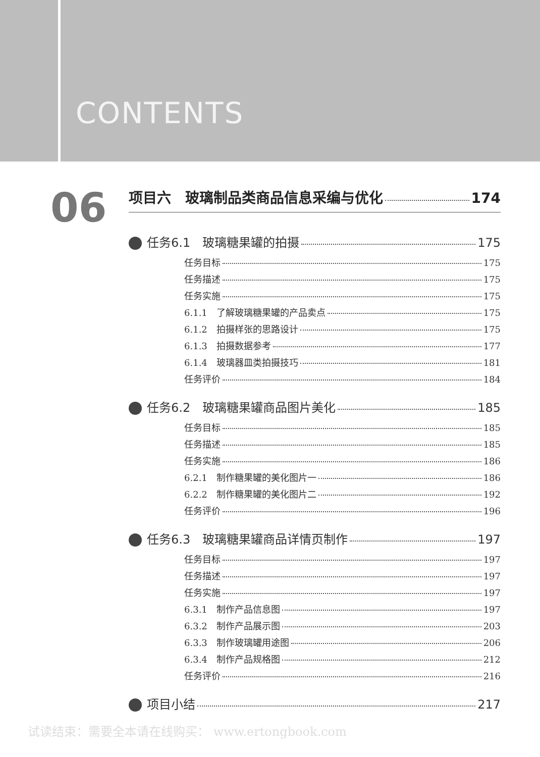CONTENTS
06
项目六　玻璃制品类商品信息采编与优化 174
任务6.1　玻璃糖果罐的拍摄 175
任务目标 175
任务描述 175
任务实施 175
6.1.1　了解玻璃糖果罐的产品卖点 175
6.1.2　拍摄样张的思路设计 175
6.1.3　拍摄数据参考 177
6.1.4　玻璃器皿类拍摄技巧 181
任务评价 184
任务6.2　玻璃糖果罐商品图片美化 185
任务目标 185
任务描述 185
任务实施 186
6.2.1　制作糖果罐的美化图片一 186
6.2.2　制作糖果罐的美化图片二 192
任务评价 196
任务6.3　玻璃糖果罐商品详情页制作 197
任务目标 197
任务描述 197
任务实施 197
6.3.1　制作产品信息图 197
6.3.2　制作产品展示图 203
6.3.3　制作玻璃罐用途图 206
6.3.4　制作产品规格图 212
任务评价 216
项目小结 217
试读结束：需要全本请在线购买： www.ertongbook.com